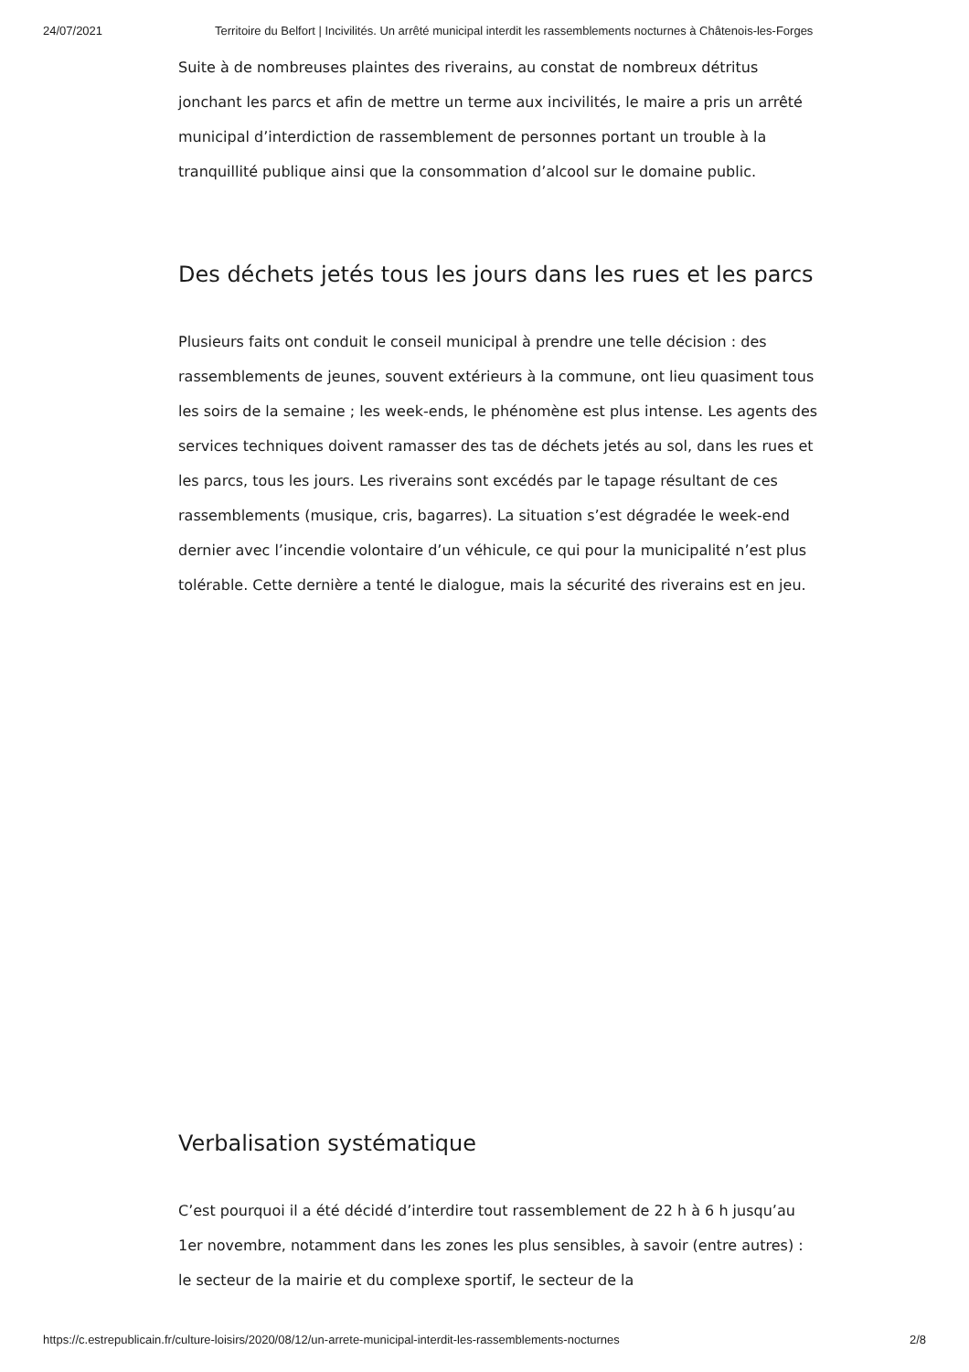24/07/2021 Territoire du Belfort | Incivilités. Un arrêté municipal interdit les rassemblements nocturnes à Châtenois-les-Forges
Suite à de nombreuses plaintes des riverains, au constat de nombreux détritus jonchant les parcs et afin de mettre un terme aux incivilités, le maire a pris un arrêté municipal d’interdiction de rassemblement de personnes portant un trouble à la tranquillité publique ainsi que la consommation d’alcool sur le domaine public.
Des déchets jetés tous les jours dans les rues et les parcs
Plusieurs faits ont conduit le conseil municipal à prendre une telle décision : des rassemblements de jeunes, souvent extérieurs à la commune, ont lieu quasiment tous les soirs de la semaine ; les week-ends, le phénomène est plus intense. Les agents des services techniques doivent ramasser des tas de déchets jetés au sol, dans les rues et les parcs, tous les jours. Les riverains sont excédés par le tapage résultant de ces rassemblements (musique, cris, bagarres). La situation s’est dégradée le week-end dernier avec l’incendie volontaire d’un véhicule, ce qui pour la municipalité n’est plus tolérable. Cette dernière a tenté le dialogue, mais la sécurité des riverains est en jeu.
Verbalisation systématique
C’est pourquoi il a été décidé d’interdire tout rassemblement de 22 h à 6 h jusqu’au 1er novembre, notamment dans les zones les plus sensibles, à savoir (entre autres) : le secteur de la mairie et du complexe sportif, le secteur de la
https://c.estrepublicain.fr/culture-loisirs/2020/08/12/un-arrete-municipal-interdit-les-rassemblements-nocturnes 2/8